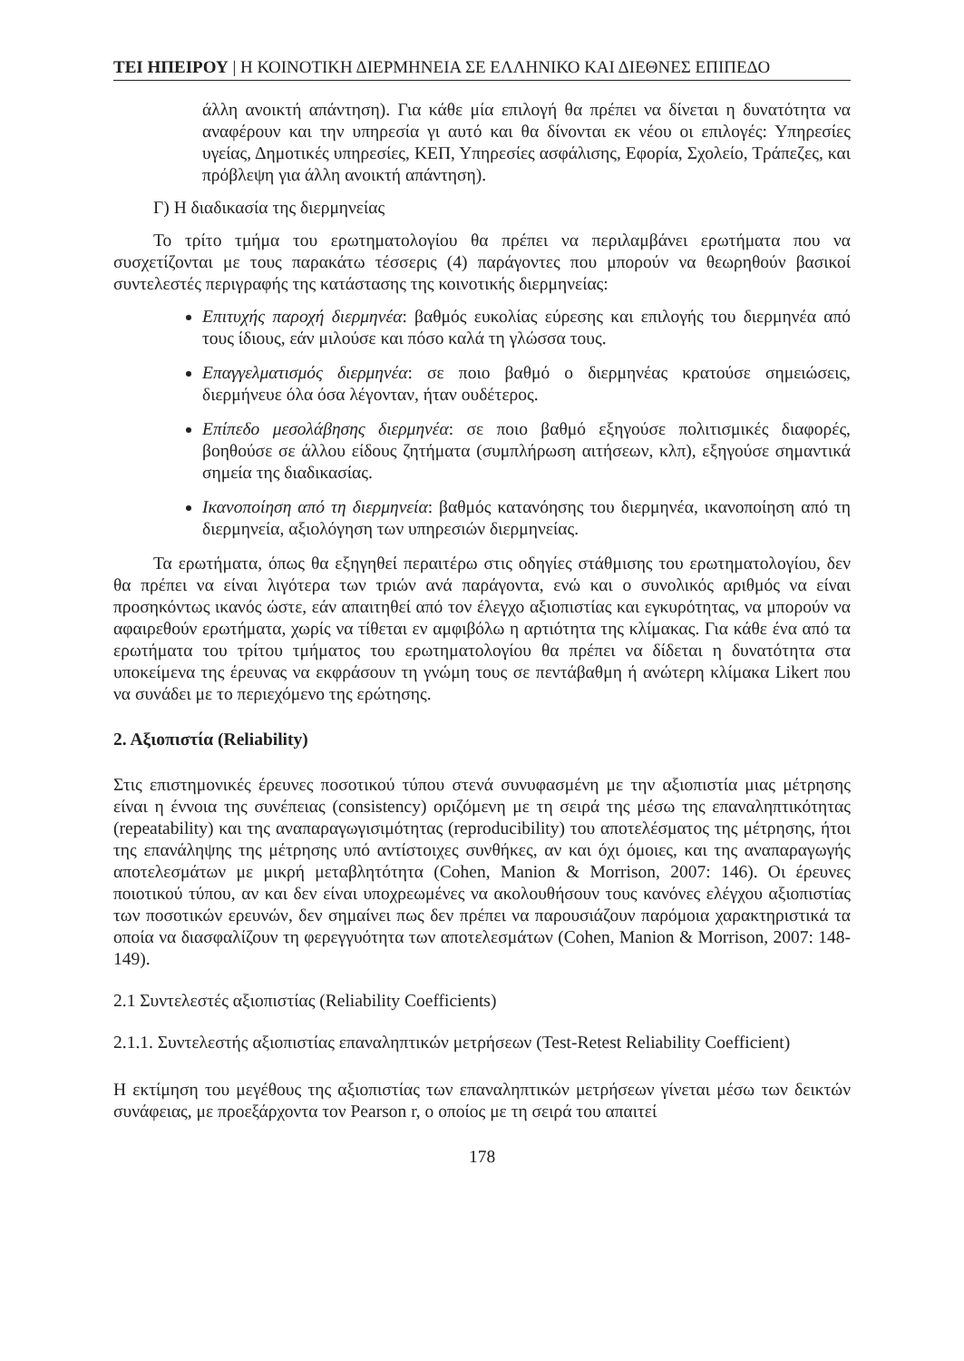ΤΕΙ ΗΠΕΙΡΟΥ | Η ΚΟΙΝΟΤΙΚΗ ΔΙΕΡΜΗΝΕΙΑ ΣΕ ΕΛΛΗΝΙΚΟ ΚΑΙ ΔΙΕΘΝΕΣ ΕΠΙΠΕΔΟ
άλλη ανοικτή απάντηση). Για κάθε μία επιλογή θα πρέπει να δίνεται η δυνατότητα να αναφέρουν και την υπηρεσία γι αυτό και θα δίνονται εκ νέου οι επιλογές: Υπηρεσίες υγείας, Δημοτικές υπηρεσίες, ΚΕΠ, Υπηρεσίες ασφάλισης, Εφορία, Σχολείο, Τράπεζες, και πρόβλεψη για άλλη ανοικτή απάντηση).
Γ) Η διαδικασία της διερμηνείας
Το τρίτο τμήμα του ερωτηματολογίου θα πρέπει να περιλαμβάνει ερωτήματα που να συσχετίζονται με τους παρακάτω τέσσερις (4) παράγοντες που μπορούν να θεωρηθούν βασικοί συντελεστές περιγραφής της κατάστασης της κοινοτικής διερμηνείας:
Επιτυχής παροχή διερμηνέα: βαθμός ευκολίας εύρεσης και επιλογής του διερμηνέα από τους ίδιους, εάν μιλούσε και πόσο καλά τη γλώσσα τους.
Επαγγελματισμός διερμηνέα: σε ποιο βαθμό ο διερμηνέας κρατούσε σημειώσεις, διερμήνευε όλα όσα λέγονταν, ήταν ουδέτερος.
Επίπεδο μεσολάβησης διερμηνέα: σε ποιο βαθμό εξηγούσε πολιτισμικές διαφορές, βοηθούσε σε άλλου είδους ζητήματα (συμπλήρωση αιτήσεων, κλπ), εξηγούσε σημαντικά σημεία της διαδικασίας.
Ικανοποίηση από τη διερμηνεία: βαθμός κατανόησης του διερμηνέα, ικανοποίηση από τη διερμηνεία, αξιολόγηση των υπηρεσιών διερμηνείας.
Τα ερωτήματα, όπως θα εξηγηθεί περαιτέρω στις οδηγίες στάθμισης του ερωτηματολογίου, δεν θα πρέπει να είναι λιγότερα των τριών ανά παράγοντα, ενώ και ο συνολικός αριθμός να είναι προσηκόντως ικανός ώστε, εάν απαιτηθεί από τον έλεγχο αξιοπιστίας και εγκυρότητας, να μπορούν να αφαιρεθούν ερωτήματα, χωρίς να τίθεται εν αμφιβόλω η αρτιότητα της κλίμακας. Για κάθε ένα από τα ερωτήματα του τρίτου τμήματος του ερωτηματολογίου θα πρέπει να δίδεται η δυνατότητα στα υποκείμενα της έρευνας να εκφράσουν τη γνώμη τους σε πεντάβαθμη ή ανώτερη κλίμακα Likert που να συνάδει με το περιεχόμενο της ερώτησης.
2. Αξιοπιστία (Reliability)
Στις επιστημονικές έρευνες ποσοτικού τύπου στενά συνυφασμένη με την αξιοπιστία μιας μέτρησης είναι η έννοια της συνέπειας (consistency) οριζόμενη με τη σειρά της μέσω της επαναληπτικότητας (repeatability) και της αναπαραγωγισιμότητας (reproducibility) του αποτελέσματος της μέτρησης, ήτοι της επανάληψης της μέτρησης υπό αντίστοιχες συνθήκες, αν και όχι όμοιες, και της αναπαραγωγής αποτελεσμάτων με μικρή μεταβλητότητα (Cohen, Manion & Morrison, 2007: 146). Οι έρευνες ποιοτικού τύπου, αν και δεν είναι υποχρεωμένες να ακολουθήσουν τους κανόνες ελέγχου αξιοπιστίας των ποσοτικών ερευνών, δεν σημαίνει πως δεν πρέπει να παρουσιάζουν παρόμοια χαρακτηριστικά τα οποία να διασφαλίζουν τη φερεγγυότητα των αποτελεσμάτων (Cohen, Manion & Morrison, 2007: 148-149).
2.1 Συντελεστές αξιοπιστίας (Reliability Coefficients)
2.1.1. Συντελεστής αξιοπιστίας επαναληπτικών μετρήσεων (Test-Retest Reliability Coefficient)
Η εκτίμηση του μεγέθους της αξιοπιστίας των επαναληπτικών μετρήσεων γίνεται μέσω των δεικτών συνάφειας, με προεξάρχοντα τον Pearson r, ο οποίος με τη σειρά του απαιτεί
178